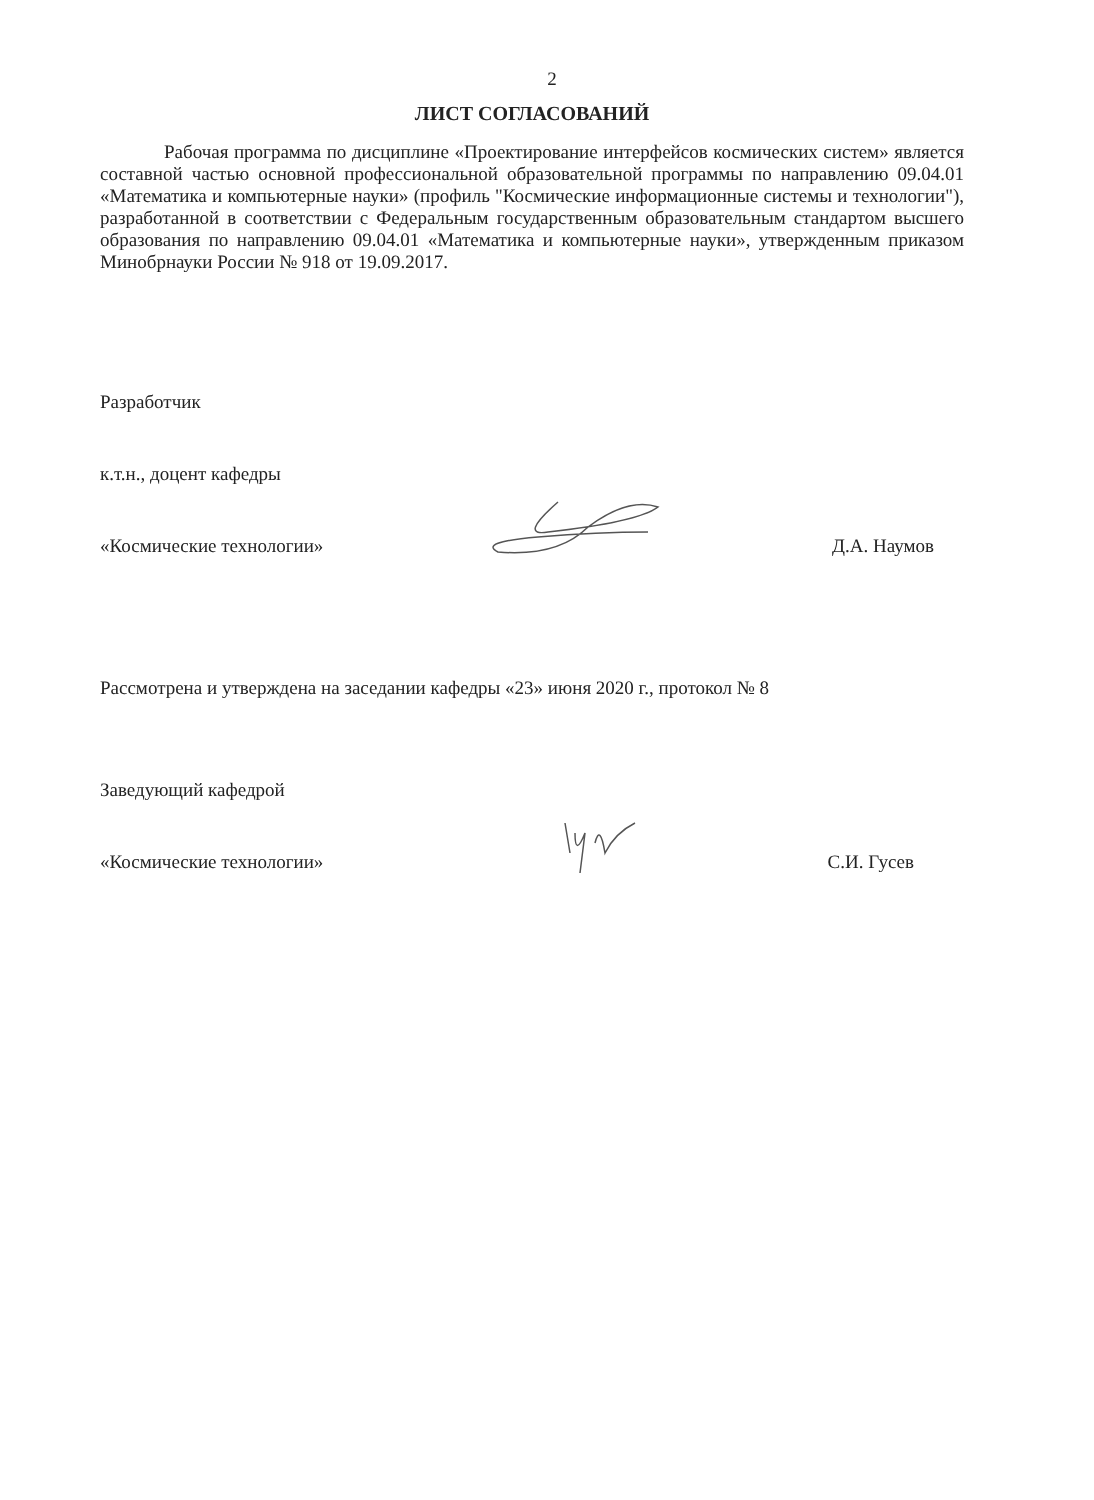2
ЛИСТ СОГЛАСОВАНИЙ
Рабочая программа по дисциплине «Проектирование интерфейсов космических систем» является составной частью основной профессиональной образовательной программы по направлению 09.04.01 «Математика и компьютерные науки» (профиль "Космические информационные системы и технологии"), разработанной в соответствии с Федеральным государственным образовательным стандартом высшего образования по направлению 09.04.01 «Математика и компьютерные науки», утвержденным приказом Минобрнауки России № 918 от 19.09.2017.
Разработчик
к.т.н., доцент кафедры
«Космические технологии» Д.А. Наумов
Рассмотрена и утверждена на заседании кафедры «23» июня 2020 г., протокол № 8
Заведующий кафедрой
«Космические технологии» С.И. Гусев